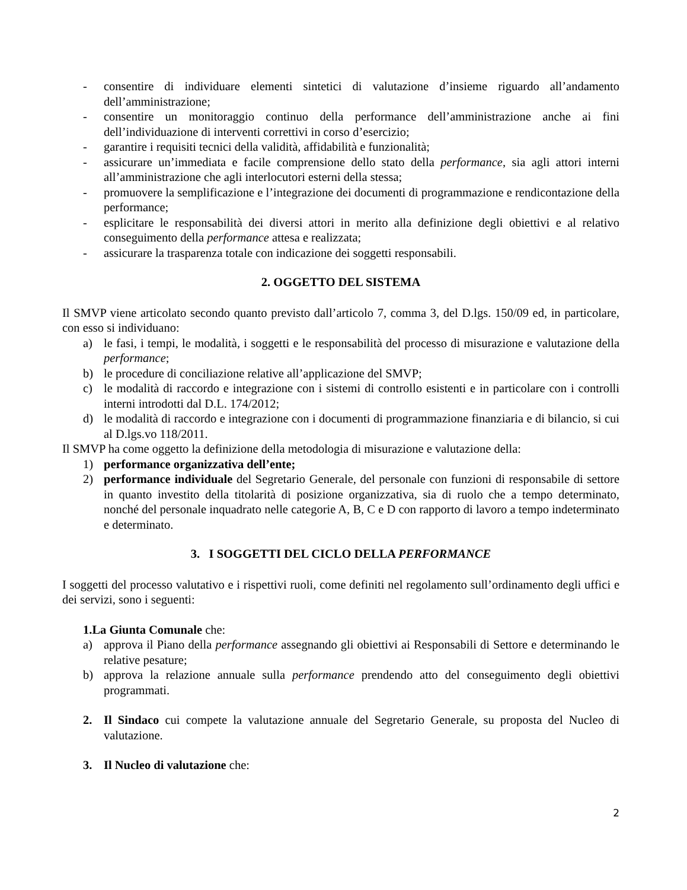- consentire di individuare elementi sintetici di valutazione d’insieme riguardo all’andamento dell’amministrazione;
- consentire un monitoraggio continuo della performance dell’amministrazione anche ai fini dell’individuazione di interventi correttivi in corso d’esercizio;
- garantire i requisiti tecnici della validità, affidabilità e funzionalità;
- assicurare un’immediata e facile comprensione dello stato della performance, sia agli attori interni all’amministrazione che agli interlocutori esterni della stessa;
- promuovere la semplificazione e l’integrazione dei documenti di programmazione e rendicontazione della performance;
- esplicitare le responsabilità dei diversi attori in merito alla definizione degli obiettivi e al relativo conseguimento della performance attesa e realizzata;
- assicurare la trasparenza totale con indicazione dei soggetti responsabili.
2. OGGETTO DEL SISTEMA
Il SMVP viene articolato secondo quanto previsto dall’articolo 7, comma 3, del D.lgs. 150/09 ed, in particolare, con esso si individuano:
a) le fasi, i tempi, le modalità, i soggetti e le responsabilità del processo di misurazione e valutazione della performance;
b) le procedure di conciliazione relative all’applicazione del SMVP;
c) le modalità di raccordo e integrazione con i sistemi di controllo esistenti e in particolare con i controlli interni introdotti dal D.L. 174/2012;
d) le modalità di raccordo e integrazione con i documenti di programmazione finanziaria e di bilancio, si cui al D.lgs.vo 118/2011.
Il SMVP ha come oggetto la definizione della metodologia di misurazione e valutazione della:
1) performance organizzativa dell’ente;
2) performance individuale del Segretario Generale, del personale con funzioni di responsabile di settore in quanto investito della titolarità di posizione organizzativa, sia di ruolo che a tempo determinato, nonché del personale inquadrato nelle categorie A, B, C e D con rapporto di lavoro a tempo indeterminato e determinato.
3. I SOGGETTI DEL CICLO DELLA PERFORMANCE
I soggetti del processo valutativo e i rispettivi ruoli, come definiti nel regolamento sull’ordinamento degli uffici e dei servizi, sono i seguenti:
1.La Giunta Comunale che:
a) approva il Piano della performance assegnando gli obiettivi ai Responsabili di Settore e determinando le relative pesature;
b) approva la relazione annuale sulla performance prendendo atto del conseguimento degli obiettivi programmati.
2. Il Sindaco cui compete la valutazione annuale del Segretario Generale, su proposta del Nucleo di valutazione.
3. Il Nucleo di valutazione che:
2